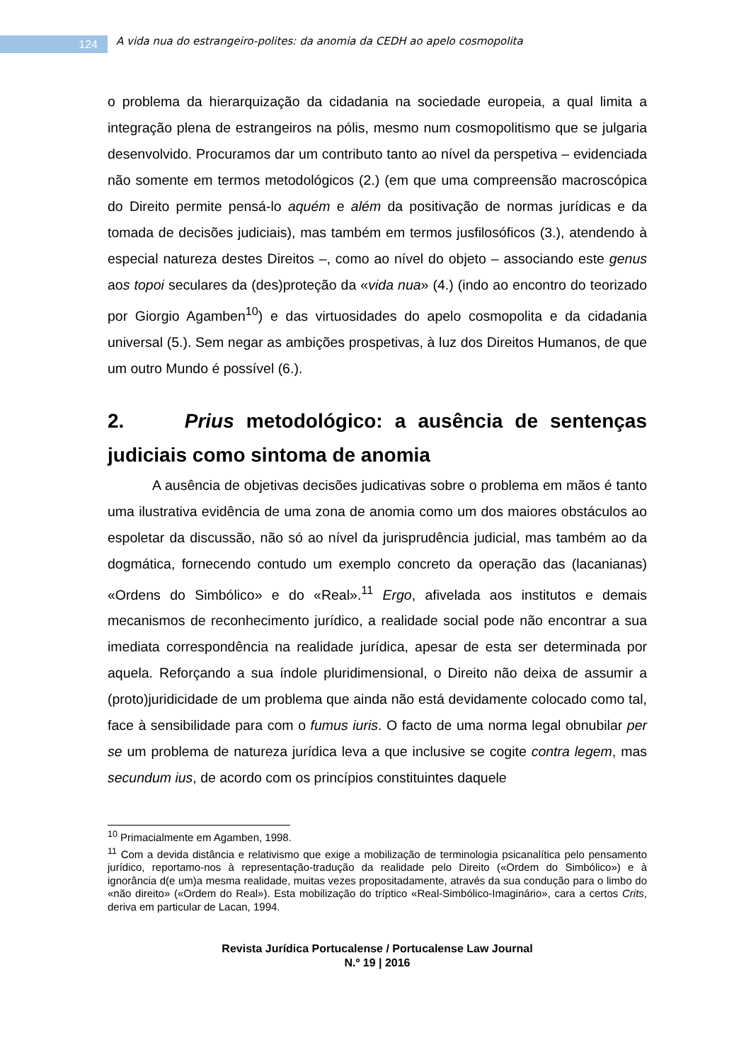124
A vida nua do estrangeiro-polites: da anomia da CEDH ao apelo cosmopolita
o problema da hierarquização da cidadania na sociedade europeia, a qual limita a integração plena de estrangeiros na pólis, mesmo num cosmopolitismo que se julgaria desenvolvido. Procuramos dar um contributo tanto ao nível da perspetiva – evidenciada não somente em termos metodológicos (2.) (em que uma compreensão macroscópica do Direito permite pensá-lo aquém e além da positivação de normas jurídicas e da tomada de decisões judiciais), mas também em termos jusfilosóficos (3.), atendendo à especial natureza destes Direitos –, como ao nível do objeto – associando este genus aos topoi seculares da (des)proteção da «vida nua» (4.) (indo ao encontro do teorizado por Giorgio Agamben<sup>10</sup>) e das virtuosidades do apelo cosmopolita e da cidadania universal (5.). Sem negar as ambições prospetivas, à luz dos Direitos Humanos, de que um outro Mundo é possível (6.).
2. Prius metodológico: a ausência de sentenças judiciais como sintoma de anomia
A ausência de objetivas decisões judicativas sobre o problema em mãos é tanto uma ilustrativa evidência de uma zona de anomia como um dos maiores obstáculos ao espoletar da discussão, não só ao nível da jurisprudência judicial, mas também ao da dogmática, fornecendo contudo um exemplo concreto da operação das (lacanianas) «Ordens do Simbólico» e do «Real».<sup>11</sup> Ergo, afivelada aos institutos e demais mecanismos de reconhecimento jurídico, a realidade social pode não encontrar a sua imediata correspondência na realidade jurídica, apesar de esta ser determinada por aquela. Reforçando a sua índole pluridimensional, o Direito não deixa de assumir a (proto)juridicidade de um problema que ainda não está devidamente colocado como tal, face à sensibilidade para com o fumus iuris. O facto de uma norma legal obnubilar per se um problema de natureza jurídica leva a que inclusive se cogite contra legem, mas secundum ius, de acordo com os princípios constituintes daquele
<sup>10</sup> Primacialmente em Agamben, 1998.
<sup>11</sup> Com a devida distância e relativismo que exige a mobilização de terminologia psicanalítica pelo pensamento jurídico, reportamo-nos à representação-tradução da realidade pelo Direito («Ordem do Simbólico») e à ignorância d(e um)a mesma realidade, muitas vezes propositadamente, através da sua condução para o limbo do «não direito» («Ordem do Real»). Esta mobilização do tríptico «Real-Simbólico-Imaginário», cara a certos Crits, deriva em particular de Lacan, 1994.
Revista Jurídica Portucalense / Portucalense Law Journal
N.º 19 | 2016